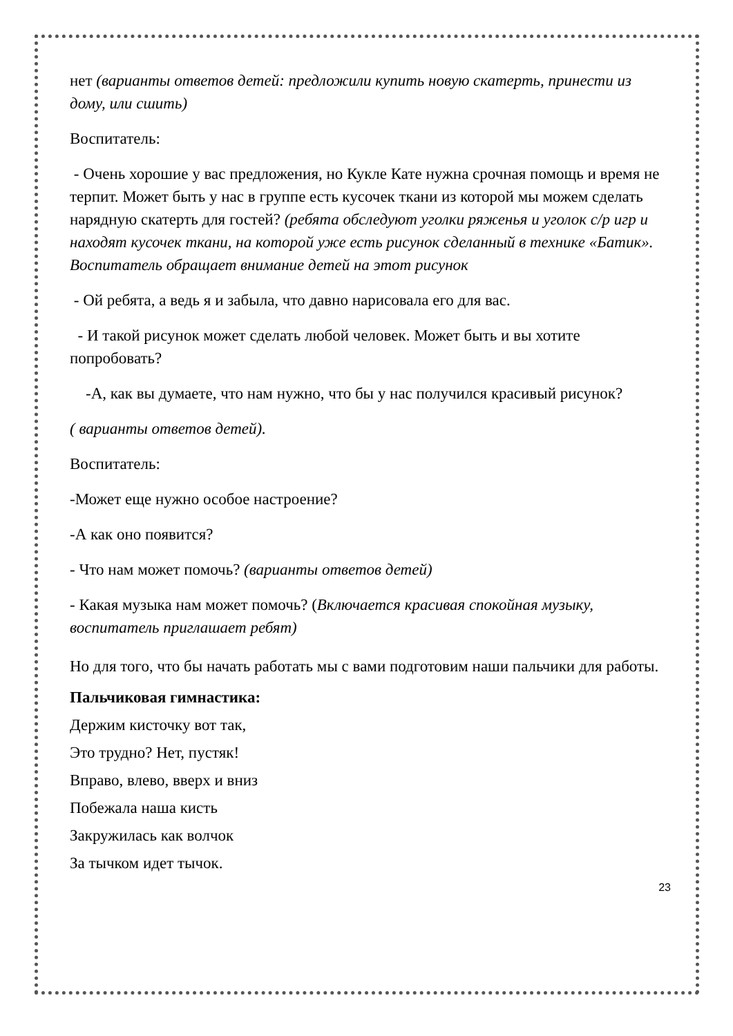нет (варианты ответов детей: предложили купить новую скатерть, принести из дому, или сшить)
Воспитатель:
- Очень хорошие у вас предложения, но Кукле Кате нужна срочная помощь и время не терпит. Может быть у нас в группе есть кусочек ткани из которой мы можем сделать нарядную скатерть для гостей? (ребята обследуют уголки ряженья и уголок с/р игр и находят кусочек ткани, на которой уже есть рисунок сделанный в технике «Батик». Воспитатель обращает внимание детей на этот рисунок
- Ой ребята, а ведь я и забыла, что давно нарисовала его для вас.
- И такой рисунок может сделать любой человек. Может быть и вы хотите попробовать?
-А, как вы думаете, что нам нужно, что бы у нас получился красивый рисунок?
( варианты ответов детей).
Воспитатель:
-Может еще нужно особое настроение?
-А как оно появится?
- Что нам может помочь? (варианты ответов детей)
- Какая музыка нам может помочь? (Включается красивая спокойная музыку, воспитатель приглашает ребят)
Но для того, что бы начать работать мы с вами подготовим наши пальчики для работы.
Пальчиковая гимнастика:
Держим кисточку вот так,
Это трудно? Нет, пустяк!
Вправо, влево, вверх и вниз
Побежала наша кисть
Закружилась как волчок
За тычком идет тычок.
23